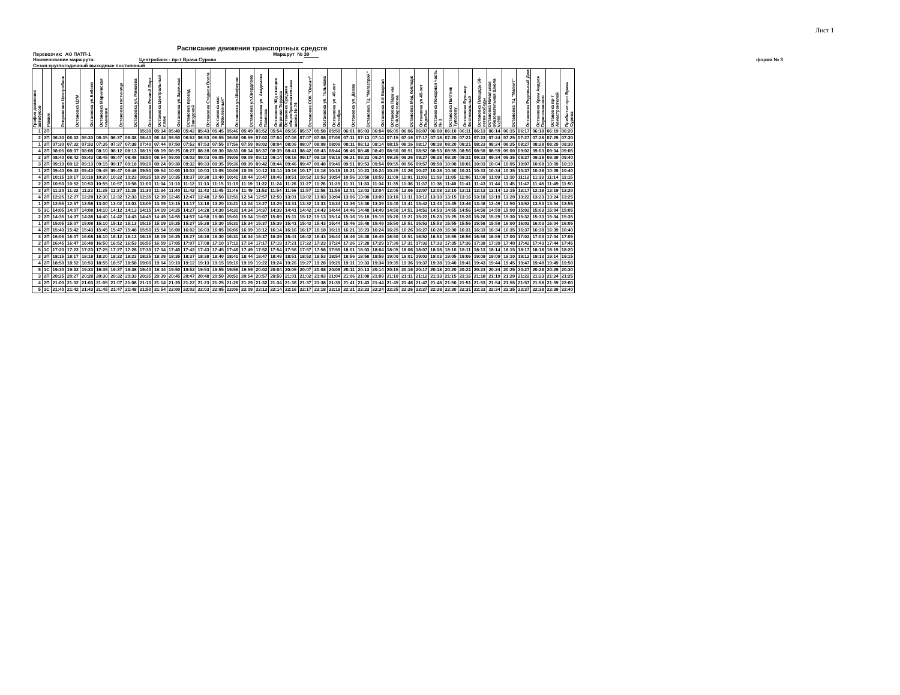Лист 1
Расписание движения транспортных средств
Перевозчик: АО ПАТП-1 Маршрут № 30
Наименование маршрута: Центробанк - пр-т Врача Сурова форма № 3
Сезон круглогодичный выходные постоянный
| График движения автобусов | Режим | Отпрвление Центробанк | Остановка ЦУМ | Остановка ул.Бебеля | Остановка Мариинская гимназия | Остановка гостиница | Остановка ул. Минаева | Остановка Речной Порт | Остановка Центральный пляж | Остановка ул.Заречная | Остановка проезд Заводской | Остановка Стадион Волга | Остановка маг. "Юбилейный" | Остановка ул.Шоферов | Остановка ул.Свердлова | Остановка ул. Академика Павлова | Остановка Ж/д станция Верхняя Терраса | Остановка Средняя общеобразовательная школа № 74 | Остановка СОК "Олимп" | Остановка ул. Тельмана | Остановка ул. 40-лет Октября | Остановка ул. Деева | Остановка ТЦ "Мегастрой" | Остановка 8-й Квартал | Остановка Парк им. В.Ф.Маргелова | Остановка Мед.Колледж | Остановка ул.40-лет Подебы | Остановка Пожарная часть № 3 | Остановка Паятник Туполеву | Остановка Бульвар Фестевальный | Остановка Площадь 50-летия победы | Остановка Начальная обазовательная Школа №200 | Остановка ТЦ "Магнит" | Остановка Родильный Дом | Остановка Храм Андрея Первозванного | Остановка пр-т Авиастроителей | Прибытие пр-т Врача Сурова |
| --- | --- | --- | --- | --- | --- | --- | --- | --- | --- | --- | --- | --- | --- | --- | --- | --- | --- | --- | --- | --- | --- | --- | --- | --- | --- | --- | --- | --- | --- | --- | --- | --- | --- | --- | --- | --- | --- |
| 1 | 2П | | | | | | | 05:30 | 05:34 | 05:40 | 05:42 | 05:43 | 05:45 | 05:46 | 05:49 | 05:52 | 05:54 | 05:56 | 05:57 | 05:58 | 05:59 | 06:01 | 06:03 | 06:04 | 06:05 | 06:06 | 06:07 | 06:08 | 06:10 | 06:11 | 06:13 | 06:14 | 06:15 | 06:17 | 06:18 | 06:19 | 06:20 |
| 2 | 2П | 06:30 | 06:32 | 06:33 | 06:35 | 06:37 | 06:38 | 06:40 | 06:44 | 06:50 | 06:52 | 06:53 | 06:55 | 06:56 | 06:59 | 07:02 | 07:04 | 07:06 | 07:07 | 07:08 | 07:09 | 07:11 | 07:13 | 07:14 | 07:15 | 07:16 | 07:17 | 07:18 | 07:20 | 07:21 | 07:23 | 07:24 | 07:25 | 07:27 | 07:28 | 07:29 | 07:30 |
| 1 | 2П | 07:30 | 07:32 | 07:33 | 07:35 | 07:37 | 07:38 | 07:40 | 07:44 | 07:50 | 07:52 | 07:53 | 07:55 | 07:56 | 07:59 | 08:02 | 08:04 | 08:06 | 08:07 | 08:08 | 08:09 | 08:11 | 08:13 | 08:14 | 08:15 | 08:16 | 08:17 | 08:18 | 08:20 | 08:21 | 08:23 | 08:24 | 08:25 | 08:27 | 08:28 | 08:29 | 08:30 |
| 4 | 2П | 08:05 | 08:07 | 08:08 | 08:10 | 08:12 | 08:13 | 08:15 | 08:19 | 08:25 | 08:27 | 08:28 | 08:30 | 08:31 | 08:34 | 08:37 | 08:39 | 08:41 | 08:42 | 08:43 | 08:44 | 08:46 | 08:48 | 08:49 | 08:50 | 08:51 | 08:52 | 08:53 | 08:55 | 08:56 | 08:58 | 08:59 | 09:00 | 09:02 | 09:03 | 09:04 | 09:05 |
| 2 | 2П | 08:40 | 08:42 | 08:43 | 08:45 | 08:47 | 08:48 | 08:50 | 08:54 | 09:00 | 09:02 | 09:03 | 09:05 | 09:06 | 09:09 | 09:12 | 09:14 | 09:16 | 09:17 | 09:18 | 09:19 | 09:21 | 09:23 | 09:24 | 09:25 | 09:26 | 09:27 | 09:28 | 09:30 | 09:31 | 09:33 | 09:34 | 09:35 | 09:37 | 09:38 | 09:39 | 09:40 |
| 3 | 2П | 09:10 | 09:12 | 09:13 | 09:15 | 09:17 | 09:18 | 09:20 | 09:24 | 09:30 | 09:32 | 09:33 | 09:35 | 09:36 | 09:39 | 09:42 | 09:44 | 09:46 | 09:47 | 09:48 | 09:49 | 09:51 | 09:53 | 09:54 | 09:55 | 09:56 | 09:57 | 09:58 | 10:00 | 10:01 | 10:03 | 10:04 | 10:05 | 10:07 | 10:08 | 10:09 | 10:10 |
| 1 | 2П | 09:40 | 09:42 | 09:43 | 09:45 | 09:47 | 09:48 | 09:50 | 09:54 | 10:00 | 10:02 | 10:03 | 10:05 | 10:06 | 10:09 | 10:12 | 10:14 | 10:16 | 10:17 | 10:18 | 10:19 | 10:21 | 10:23 | 10:24 | 10:25 | 10:26 | 10:27 | 10:28 | 10:30 | 10:31 | 10:33 | 10:34 | 10:35 | 10:37 | 10:38 | 10:39 | 10:40 |
| 4 | 2П | 10:15 | 10:17 | 10:18 | 10:20 | 10:22 | 10:23 | 10:25 | 10:29 | 10:35 | 10:37 | 10:38 | 10:40 | 10:41 | 10:44 | 10:47 | 10:49 | 10:51 | 10:52 | 10:53 | 10:54 | 10:56 | 10:58 | 10:59 | 11:00 | 11:01 | 11:02 | 11:03 | 11:05 | 11:06 | 11:08 | 11:09 | 11:10 | 11:12 | 11:13 | 11:14 | 11:15 |
| 2 | 2П | 10:50 | 10:52 | 10:53 | 10:55 | 10:57 | 10:58 | 11:00 | 11:04 | 11:10 | 11:12 | 11:13 | 11:15 | 11:16 | 11:19 | 11:22 | 11:24 | 11:26 | 11:27 | 11:28 | 11:29 | 11:31 | 11:33 | 11:34 | 11:35 | 11:36 | 11:37 | 11:38 | 11:40 | 11:41 | 11:43 | 11:44 | 11:45 | 11:47 | 11:48 | 11:49 | 11:50 |
| 3 | 2П | 11:20 | 11:22 | 11:23 | 11:25 | 11:27 | 11:28 | 11:30 | 11:34 | 11:40 | 11:42 | 11:43 | 11:45 | 11:46 | 11:49 | 11:52 | 11:54 | 11:56 | 11:57 | 11:58 | 11:59 | 12:01 | 12:03 | 12:04 | 12:05 | 12:06 | 12:07 | 12:08 | 12:10 | 12:11 | 12:13 | 12:14 | 12:15 | 12:17 | 12:18 | 12:19 | 12:20 |
| 4 | 2П | 12:25 | 12:27 | 12:28 | 12:30 | 12:32 | 12:33 | 12:35 | 12:39 | 12:45 | 12:47 | 12:48 | 12:50 | 12:51 | 12:54 | 12:57 | 12:59 | 13:01 | 13:02 | 13:03 | 13:04 | 13:06 | 13:08 | 13:09 | 13:10 | 13:11 | 13:12 | 13:13 | 13:15 | 13:16 | 13:18 | 13:19 | 13:20 | 13:22 | 13:23 | 13:24 | 13:25 |
| 1 | 2П | 12:55 | 12:57 | 12:58 | 13:00 | 13:02 | 13:03 | 13:05 | 13:09 | 13:15 | 13:17 | 13:18 | 13:20 | 13:21 | 13:24 | 13:27 | 13:29 | 13:31 | 13:32 | 13:33 | 13:34 | 13:36 | 13:38 | 13:39 | 13:40 | 13:41 | 13:42 | 13:43 | 13:45 | 13:46 | 13:48 | 13:49 | 13:50 | 13:52 | 13:53 | 13:54 | 13:55 |
| 5 | 1С | 14:05 | 14:07 | 14:08 | 14:10 | 14:12 | 14:13 | 14:15 | 14:19 | 14:25 | 14:27 | 14:28 | 14:30 | 14:31 | 14:34 | 14:37 | 14:39 | 14:41 | 14:42 | 14:43 | 14:44 | 14:46 | 14:48 | 14:49 | 14:50 | 14:51 | 14:52 | 14:53 | 14:55 | 14:56 | 14:58 | 14:59 | 15:00 | 15:02 | 15:03 | 15:04 | 15:05 |
| 2 | 2П | 14:35 | 14:37 | 14:38 | 14:40 | 14:42 | 14:43 | 14:45 | 14:49 | 14:55 | 14:57 | 14:58 | 15:00 | 15:01 | 15:04 | 15:07 | 15:09 | 15:11 | 15:12 | 15:13 | 15:14 | 15:16 | 15:18 | 15:19 | 15:20 | 15:21 | 15:22 | 15:23 | 15:25 | 15:26 | 15:28 | 15:29 | 15:30 | 15:32 | 15:33 | 15:34 | 15:35 |
| 1 | 2П | 15:05 | 15:07 | 15:08 | 15:10 | 15:12 | 15:13 | 15:15 | 15:19 | 15:25 | 15:27 | 15:28 | 15:30 | 15:31 | 15:34 | 15:37 | 15:39 | 15:41 | 15:42 | 15:43 | 15:44 | 15:46 | 15:48 | 15:49 | 15:50 | 15:51 | 15:52 | 15:53 | 15:55 | 15:56 | 15:58 | 15:59 | 16:00 | 16:02 | 16:03 | 16:04 | 16:05 |
| 4 | 2П | 15:40 | 15:42 | 15:43 | 15:45 | 15:47 | 15:48 | 15:50 | 15:54 | 16:00 | 16:02 | 16:03 | 16:05 | 16:06 | 16:09 | 16:12 | 16:14 | 16:16 | 16:17 | 16:18 | 16:19 | 16:21 | 16:23 | 16:24 | 16:25 | 16:26 | 16:27 | 16:28 | 16:30 | 16:31 | 16:33 | 16:34 | 16:35 | 16:37 | 16:38 | 16:39 | 16:40 |
| 3 | 2П | 16:05 | 16:07 | 16:08 | 16:10 | 16:12 | 16:13 | 16:15 | 16:19 | 16:25 | 16:27 | 16:28 | 16:30 | 16:31 | 16:34 | 16:37 | 16:39 | 16:41 | 16:42 | 16:43 | 16:44 | 16:46 | 16:48 | 16:49 | 16:50 | 16:51 | 16:52 | 16:53 | 16:55 | 16:56 | 16:58 | 16:59 | 17:00 | 17:02 | 17:03 | 17:04 | 17:05 |
| 2 | 2П | 16:45 | 16:47 | 16:48 | 16:50 | 16:52 | 16:53 | 16:55 | 16:59 | 17:05 | 17:07 | 17:08 | 17:10 | 17:11 | 17:14 | 17:17 | 17:19 | 17:21 | 17:22 | 17:23 | 17:24 | 17:26 | 17:28 | 17:29 | 17:30 | 17:31 | 17:32 | 17:33 | 17:35 | 17:36 | 17:38 | 17:39 | 17:40 | 17:42 | 17:43 | 17:44 | 17:45 |
| 5 | 1С | 17:20 | 17:22 | 17:23 | 17:25 | 17:27 | 17:28 | 17:30 | 17:34 | 17:40 | 17:42 | 17:43 | 17:45 | 17:46 | 17:49 | 17:52 | 17:54 | 17:56 | 17:57 | 17:58 | 17:59 | 18:01 | 18:03 | 18:04 | 18:05 | 18:06 | 18:07 | 18:08 | 18:10 | 18:11 | 18:13 | 18:14 | 18:15 | 18:17 | 18:18 | 18:19 | 18:20 |
| 3 | 2П | 18:15 | 18:17 | 18:18 | 18:20 | 18:22 | 18:23 | 18:25 | 18:29 | 18:35 | 18:37 | 18:38 | 18:40 | 18:41 | 18:44 | 18:47 | 18:49 | 18:51 | 18:52 | 18:53 | 18:54 | 18:56 | 18:58 | 18:59 | 19:00 | 19:01 | 19:02 | 19:03 | 19:05 | 19:06 | 19:08 | 19:09 | 19:10 | 19:12 | 19:13 | 19:14 | 19:15 |
| 4 | 2П | 18:50 | 18:52 | 18:53 | 18:55 | 18:57 | 18:58 | 19:00 | 19:04 | 19:10 | 19:12 | 19:13 | 19:15 | 19:16 | 19:19 | 19:22 | 19:24 | 19:26 | 19:27 | 19:28 | 19:29 | 19:31 | 19:33 | 19:34 | 19:35 | 19:36 | 19:37 | 19:38 | 19:40 | 19:41 | 19:43 | 19:44 | 19:45 | 19:47 | 19:48 | 19:49 | 19:50 |
| 5 | 1С | 19:30 | 19:32 | 19:33 | 19:35 | 19:37 | 19:38 | 19:40 | 19:44 | 19:50 | 19:52 | 19:53 | 19:55 | 19:56 | 19:59 | 20:02 | 20:04 | 20:06 | 20:07 | 20:08 | 20:09 | 20:11 | 20:13 | 20:14 | 20:15 | 20:16 | 20:17 | 20:18 | 20:20 | 20:21 | 20:23 | 20:24 | 20:25 | 20:27 | 20:28 | 20:29 | 20:30 |
| 3 | 2П | 20:25 | 20:27 | 20:28 | 20:30 | 20:32 | 20:33 | 20:35 | 20:39 | 20:45 | 20:47 | 20:48 | 20:50 | 20:51 | 20:54 | 20:57 | 20:59 | 21:01 | 21:02 | 21:03 | 21:04 | 21:06 | 21:08 | 21:09 | 21:10 | 21:11 | 21:12 | 21:13 | 21:15 | 21:16 | 21:18 | 21:19 | 21:20 | 21:22 | 21:23 | 21:24 | 21:25 |
| 4 | 2П | 21:00 | 21:02 | 21:03 | 21:05 | 21:07 | 21:08 | 21:10 | 21:14 | 21:20 | 21:22 | 21:23 | 21:25 | 21:26 | 21:29 | 21:32 | 21:34 | 21:36 | 21:37 | 21:38 | 21:39 | 21:41 | 21:43 | 21:44 | 21:45 | 21:46 | 21:47 | 21:48 | 21:50 | 21:51 | 21:53 | 21:54 | 21:55 | 21:57 | 21:58 | 21:59 | 22:00 |
| 5 | 1С | 21:40 | 21:42 | 21:43 | 21:45 | 21:47 | 21:48 | 21:50 | 21:54 | 22:00 | 22:02 | 22:03 | 22:05 | 22:06 | 22:09 | 22:12 | 22:14 | 22:16 | 22:17 | 22:18 | 22:19 | 22:21 | 22:23 | 22:24 | 22:25 | 22:26 | 22:27 | 22:28 | 22:30 | 22:31 | 22:33 | 22:34 | 22:35 | 22:37 | 22:38 | 22:39 | 22:40 |